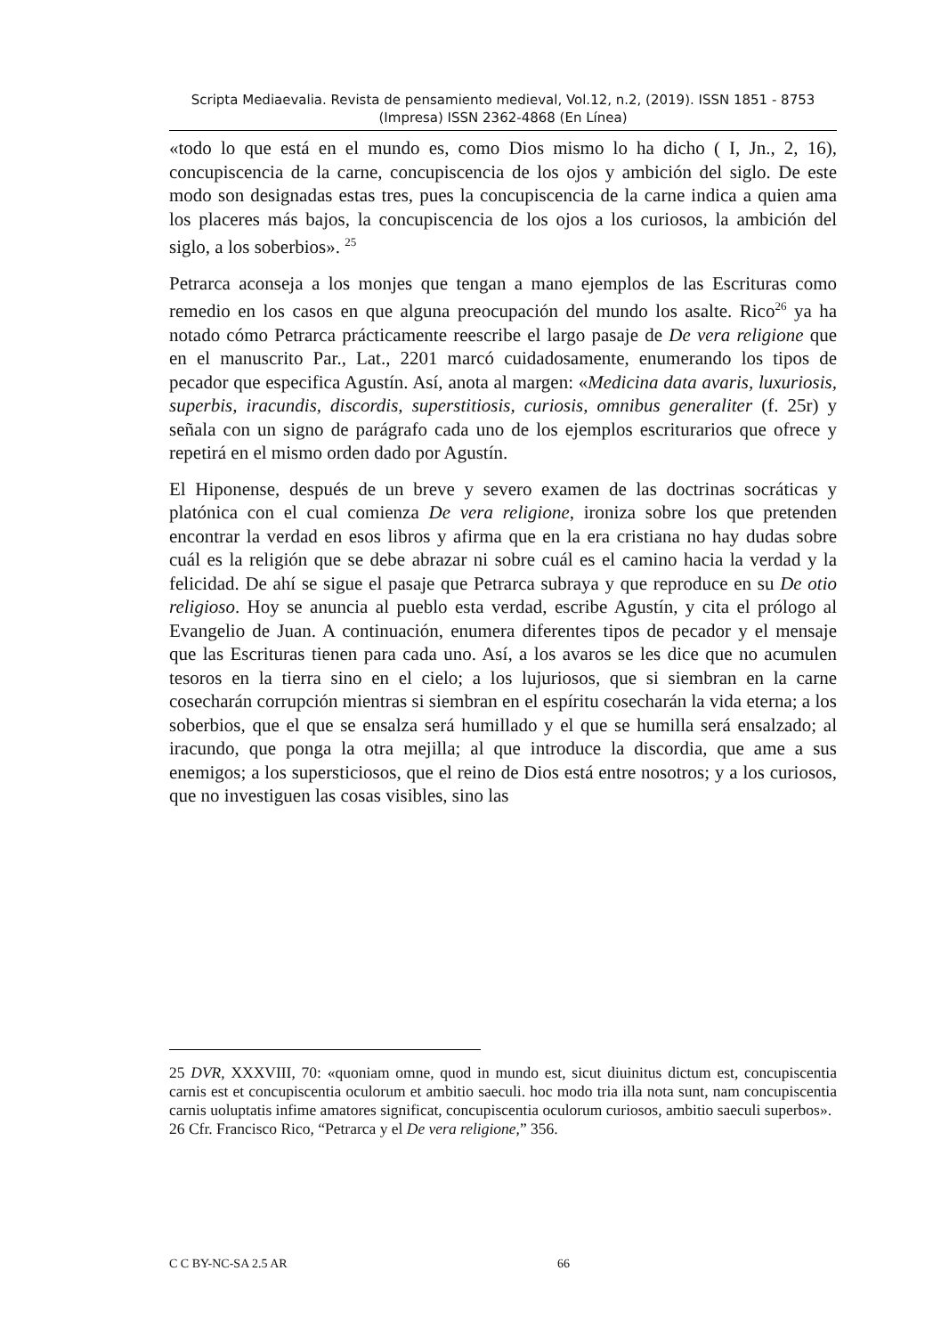Scripta Mediaevalia. Revista de pensamiento medieval, Vol.12, n.2, (2019). ISSN 1851 - 8753 (Impresa) ISSN 2362-4868 (En Línea)
«todo lo que está en el mundo es, como Dios mismo lo ha dicho ( I, Jn., 2, 16), concupiscencia de la carne, concupiscencia de los ojos y ambición del siglo. De este modo son designadas estas tres, pues la concupiscencia de la carne indica a quien ama los placeres más bajos, la concupiscencia de los ojos a los curiosos, la ambición del siglo, a los soberbios». <sup>25</sup>
Petrarca aconseja a los monjes que tengan a mano ejemplos de las Escrituras como remedio en los casos en que alguna preocupación del mundo los asalte. Rico<sup>26</sup> ya ha notado cómo Petrarca prácticamente reescribe el largo pasaje de De vera religione que en el manuscrito Par., Lat., 2201 marcó cuidadosamente, enumerando los tipos de pecador que especifica Agustín. Así, anota al margen: «Medicina data avaris, luxuriosis, superbis, iracundis, discordis, superstitiosis, curiosis, omnibus generaliter (f. 25r) y señala con un signo de parágrafo cada uno de los ejemplos escriturarios que ofrece y repetirá en el mismo orden dado por Agustín.
El Hiponense, después de un breve y severo examen de las doctrinas socráticas y platónica con el cual comienza De vera religione, ironiza sobre los que pretenden encontrar la verdad en esos libros y afirma que en la era cristiana no hay dudas sobre cuál es la religión que se debe abrazar ni sobre cuál es el camino hacia la verdad y la felicidad. De ahí se sigue el pasaje que Petrarca subraya y que reproduce en su De otio religioso. Hoy se anuncia al pueblo esta verdad, escribe Agustín, y cita el prólogo al Evangelio de Juan. A continuación, enumera diferentes tipos de pecador y el mensaje que las Escrituras tienen para cada uno. Así, a los avaros se les dice que no acumulen tesoros en la tierra sino en el cielo; a los lujuriosos, que si siembran en la carne cosecharán corrupción mientras si siembran en el espíritu cosecharán la vida eterna; a los soberbios, que el que se ensalza será humillado y el que se humilla será ensalzado; al iracundo, que ponga la otra mejilla; al que introduce la discordia, que ame a sus enemigos; a los supersticiosos, que el reino de Dios está entre nosotros; y a los curiosos, que no investiguen las cosas visibles, sino las
25 DVR, XXXVIII, 70: «quoniam omne, quod in mundo est, sicut diuinitus dictum est, concupiscentia carnis est et concupiscentia oculorum et ambitio saeculi. hoc modo tria illa nota sunt, nam concupiscentia carnis uoluptatis infime amatores significat, concupiscentia oculorum curiosos, ambitio saeculi superbos».
26 Cfr. Francisco Rico, “Petrarca y el De vera religione,” 356.
C C BY-NC-SA 2.5 AR 66